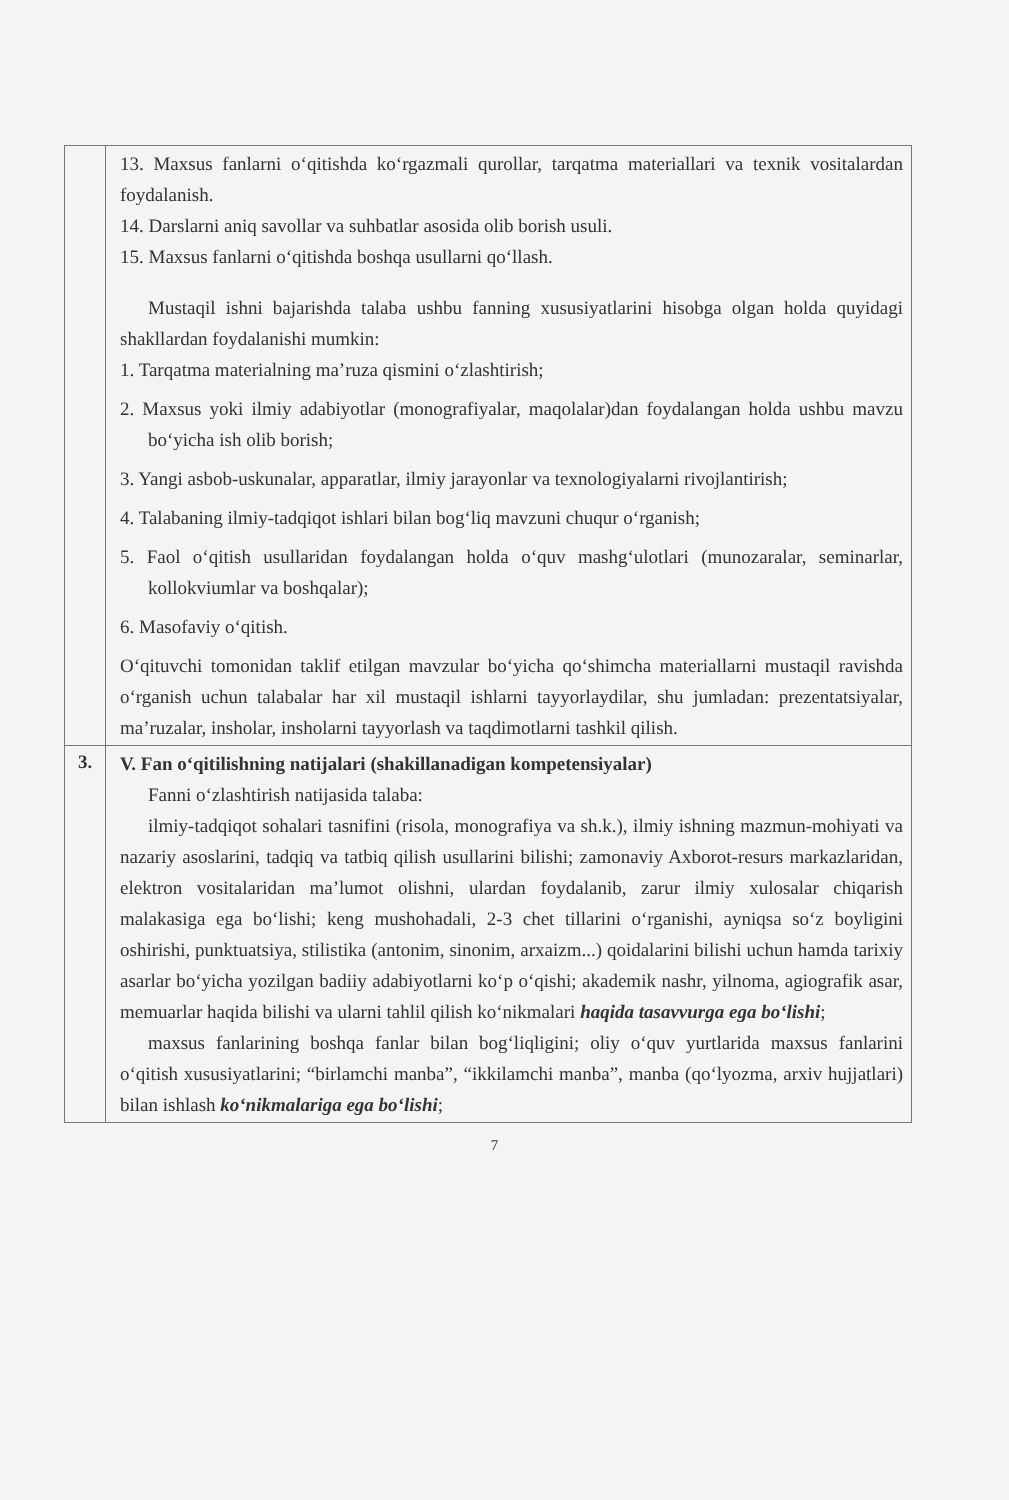| | 13. Maxsus fanlarni o‘qitishda ko‘rgazmali qurollar, tarqatma materiallari va texnik vositalardan foydalanish. 14. Darslarni aniq savollar va suhbatlar asosida olib borish usuli. 15. Maxsus fanlarni o‘qitishda boshqa usullarni qo‘llash. Mustaqil ishni bajarishda talaba ushbu fanning xususiyatlarini hisobga olgan holda quyidagi shakllardan foydalanishi mumkin: 1. Tarqatma materialning ma’ruza qismini o‘zlashtirish; 2. Maxsus yoki ilmiy adabiyotlar (monografiyalar, maqolalar)dan foydalangan holda ushbu mavzu bo‘yicha ish olib borish; 3. Yangi asbob-uskunalar, apparatlar, ilmiy jarayonlar va texnologiyalarni rivojlantirish; 4. Talabaning ilmiy-tadqiqot ishlari bilan bog‘liq mavzuni chuqur o‘rganish; 5. Faol o‘qitish usullaridan foydalangan holda o‘quv mashg‘ulotlari (munozaralar, seminarlar, kollokviumlar va boshqalar); 6. Masofaviy o‘qitish. O‘qituvchi tomonidan taklif etilgan mavzular bo‘yicha qo‘shimcha materiallarni mustaqil ravishda o‘rganish uchun talabalar har xil mustaqil ishlarni tayyorlaydilar, shu jumladan: prezentatsiyalar, ma’ruzalar, insholar, insholarni tayyorlash va taqdimotlarni tashkil qilish. |
| 3. | V. Fan o‘qitilishning natijalari (shakillanadigan kompetensiyalar) Fanni o‘zlashtirish natijasida talaba: ilmiy-tadqiqot sohalari tasnifini (risola, monografiya va sh.k.), ilmiy ishning mazmun-mohiyati va nazariy asoslarini, tadqiq va tatbiq qilish usullarini bilishi; zamonaviy Axborot-resurs markazlaridan, elektron vositalaridan ma’lumot olishni, ulardan foydalanib, zarur ilmiy xulosalar chiqarish malakasiga ega bo‘lishi; keng mushohadali, 2-3 chet tillarini o‘rganishi, ayniqsa so‘z boyligini oshirishi, punktuatsiya, stilistika (antonim, sinonim, arxaizm...) qoidalarini bilishi uchun hamda tarixiy asarlar bo‘yicha yozilgan badiiy adabiyotlarni ko‘p o‘qishi; akademik nashr, yilnoma, agiografik asar, memuarlar haqida bilishi va ularni tahlil qilish ko‘nikmalari haqida tasavvurga ega bo‘lishi ; maxsus fanlarining boshqa fanlar bilan bog‘liqligini; oliy o‘quv yurtlarida maxsus fanlarini o‘qitish xususiyatlarini; “birlamchi manba”, “ikkilamchi manba”, manba (qo‘lyozma, arxiv hujjatlari) bilan ishlash ko‘nikmalariga ega bo‘lishi ; |
7